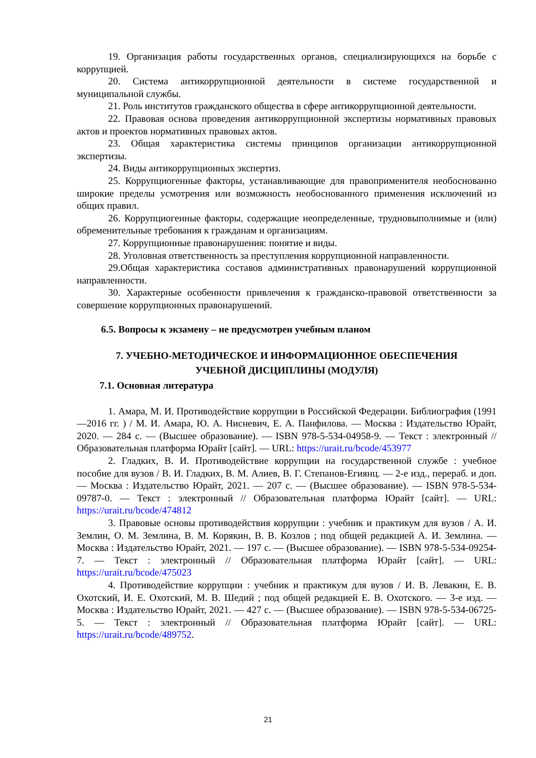19. Организация работы государственных органов, специализирующихся на борьбе с коррупцией.
20. Система антикоррупционной деятельности в системе государственной и муниципальной службы.
21. Роль институтов гражданского общества в сфере антикоррупционной деятельности.
22. Правовая основа проведения антикоррупционной экспертизы нормативных правовых актов и проектов нормативных правовых актов.
23. Общая характеристика системы принципов организации антикоррупционной экспертизы.
24. Виды антикоррупционных экспертиз.
25. Коррупциогенные факторы, устанавливающие для правоприменителя необоснованно широкие пределы усмотрения или возможность необоснованного применения исключений из общих правил.
26. Коррупциогенные факторы, содержащие неопределенные, трудновыполнимые и (или) обременительные требования к гражданам и организациям.
27. Коррупционные правонарушения: понятие и виды.
28. Уголовная ответственность за преступления коррупционной направленности.
29.Общая характеристика составов административных правонарушений коррупционной направленности.
30. Характерные особенности привлечения к гражданско-правовой ответственности за совершение коррупционных правонарушений.
6.5. Вопросы к экзамену – не предусмотрен учебным планом
7. УЧЕБНО-МЕТОДИЧЕСКОЕ И ИНФОРМАЦИОННОЕ ОБЕСПЕЧЕНИЯ
УЧЕБНОЙ ДИСЦИПЛИНЫ (МОДУЛЯ)
7.1. Основная литература
1. Амара, М. И. Противодействие коррупции в Российской Федерации. Библиография (1991—2016 гг. ) / М. И. Амара, Ю. А. Нисневич, Е. А. Панфилова. — Москва : Издательство Юрайт, 2020. — 284 с. — (Высшее образование). — ISBN 978-5-534-04958-9. — Текст : электронный // Образовательная платформа Юрайт [сайт]. — URL: https://urait.ru/bcode/453977
2. Гладких, В. И. Противодействие коррупции на государственной службе : учебное пособие для вузов / В. И. Гладких, В. М. Алиев, В. Г. Степанов-Егиянц. — 2-е изд., перераб. и доп. — Москва : Издательство Юрайт, 2021. — 207 с. — (Высшее образование). — ISBN 978-5-534-09787-0. — Текст : электронный // Образовательная платформа Юрайт [сайт]. — URL: https://urait.ru/bcode/474812
3. Правовые основы противодействия коррупции : учебник и практикум для вузов / А. И. Землин, О. М. Землина, В. М. Корякин, В. В. Козлов ; под общей редакцией А. И. Землина. — Москва : Издательство Юрайт, 2021. — 197 с. — (Высшее образование). — ISBN 978-5-534-09254-7. — Текст : электронный // Образовательная платформа Юрайт [сайт]. — URL: https://urait.ru/bcode/475023
4. Противодействие коррупции : учебник и практикум для вузов / И. В. Левакин, Е. В. Охотский, И. Е. Охотский, М. В. Шедий ; под общей редакцией Е. В. Охотского. — 3-е изд. — Москва : Издательство Юрайт, 2021. — 427 с. — (Высшее образование). — ISBN 978-5-534-06725-5. — Текст : электронный // Образовательная платформа Юрайт [сайт]. — URL: https://urait.ru/bcode/489752.
21